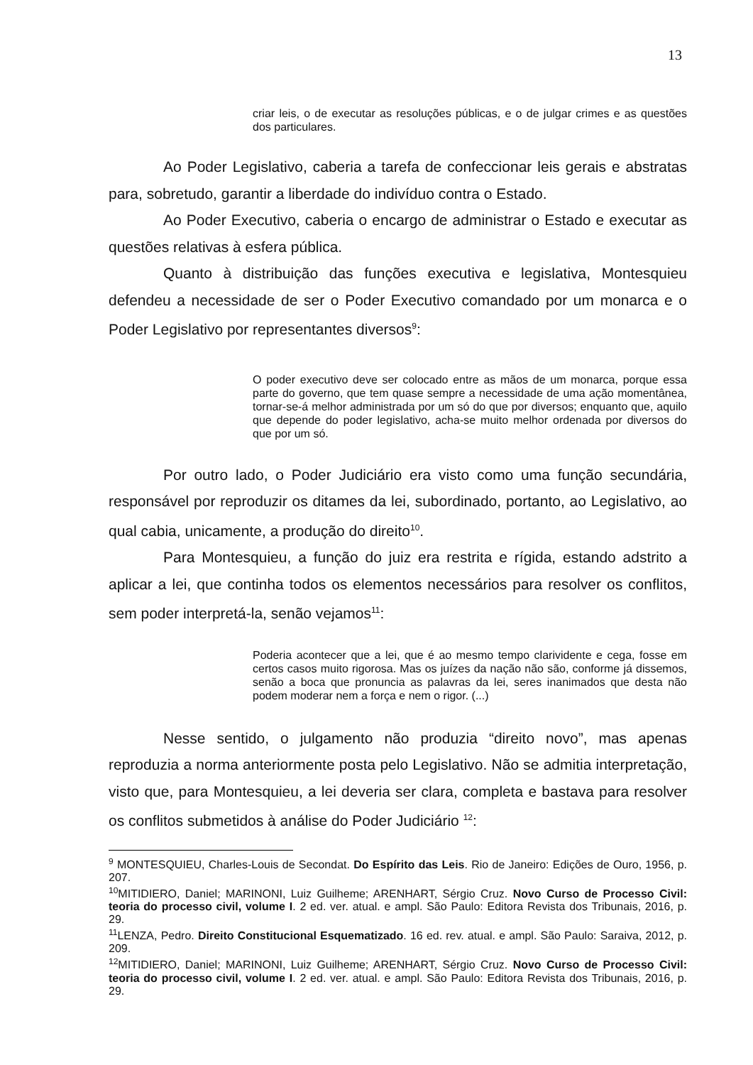13
criar leis, o de executar as resoluções públicas, e o de julgar crimes e as questões dos particulares.
Ao Poder Legislativo, caberia a tarefa de confeccionar leis gerais e abstratas para, sobretudo, garantir a liberdade do indivíduo contra o Estado.
Ao Poder Executivo, caberia o encargo de administrar o Estado e executar as questões relativas à esfera pública.
Quanto à distribuição das funções executiva e legislativa, Montesquieu defendeu a necessidade de ser o Poder Executivo comandado por um monarca e o Poder Legislativo por representantes diversos<sup>9</sup>:
O poder executivo deve ser colocado entre as mãos de um monarca, porque essa parte do governo, que tem quase sempre a necessidade de uma ação momentânea, tornar-se-á melhor administrada por um só do que por diversos; enquanto que, aquilo que depende do poder legislativo, acha-se muito melhor ordenada por diversos do que por um só.
Por outro lado, o Poder Judiciário era visto como uma função secundária, responsável por reproduzir os ditames da lei, subordinado, portanto, ao Legislativo, ao qual cabia, unicamente, a produção do direito<sup>10</sup>.
Para Montesquieu, a função do juiz era restrita e rígida, estando adstrito a aplicar a lei, que continha todos os elementos necessários para resolver os conflitos, sem poder interpretá-la, senão vejamos<sup>11</sup>:
Poderia acontecer que a lei, que é ao mesmo tempo clarividente e cega, fosse em certos casos muito rigorosa. Mas os juízes da nação não são, conforme já dissemos, senão a boca que pronuncia as palavras da lei, seres inanimados que desta não podem moderar nem a força e nem o rigor. (...)
Nesse sentido, o julgamento não produzia “direito novo”, mas apenas reproduzia a norma anteriormente posta pelo Legislativo. Não se admitia interpretação, visto que, para Montesquieu, a lei deveria ser clara, completa e bastava para resolver os conflitos submetidos à análise do Poder Judiciário <sup>12</sup>:
<sup>9</sup> MONTESQUIEU, Charles-Louis de Secondat. Do Espírito das Leis. Rio de Janeiro: Edições de Ouro, 1956, p. 207.
<sup>10</sup> MITIDIERO, Daniel; MARINONI, Luiz Guilheme; ARENHART, Sérgio Cruz. Novo Curso de Processo Civil: teoria do processo civil, volume I. 2 ed. ver. atual. e ampl. São Paulo: Editora Revista dos Tribunais, 2016, p. 29.
<sup>11</sup> LENZA, Pedro. Direito Constitucional Esquematizado. 16 ed. rev. atual. e ampl. São Paulo: Saraiva, 2012, p. 209.
<sup>12</sup> MITIDIERO, Daniel; MARINONI, Luiz Guilheme; ARENHART, Sérgio Cruz. Novo Curso de Processo Civil: teoria do processo civil, volume I. 2 ed. ver. atual. e ampl. São Paulo: Editora Revista dos Tribunais, 2016, p. 29.